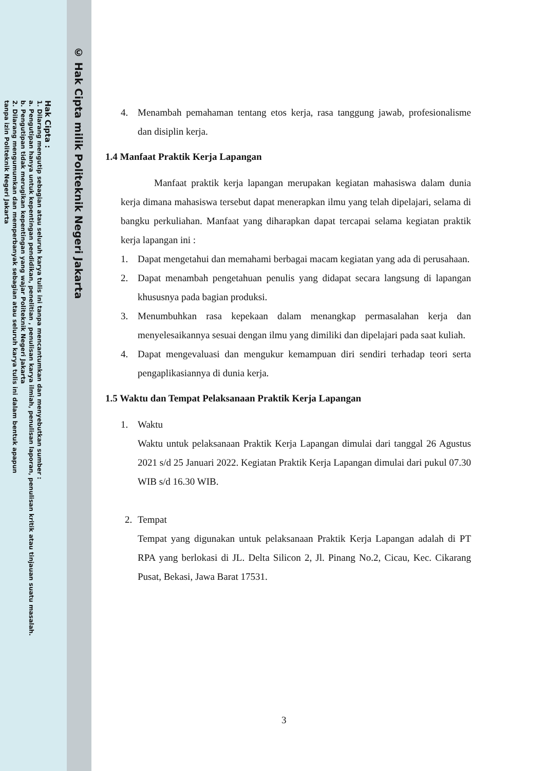© Hak Cipta milik Politeknik Negeri Jakarta
Hak Cipta :
1. Dilarang mengutip sebagian atau seluruh karya tulis ini tanpa mencantumkan dan menyebutkan sumber :
a. Pengutipan hanya untuk kepentingan pendidikan, penelitian , penulisan karya ilmiah, penulisan laporan, penulisan kritik atau tinjauan suatu masalah.
b. Pengutipan tidak merugikan kepentingan yang wajar Politeknik Negeri Jakarta
2. Dilarang mengumumkan dan memperbanyak sebagian atau seluruh karya tulis ini dalam bentuk apapun
tanpa izin Politeknik Negeri Jakarta
4. Menambah pemahaman tentang etos kerja, rasa tanggung jawab, profesionalisme dan disiplin kerja.
1.4 Manfaat Praktik Kerja Lapangan
Manfaat praktik kerja lapangan merupakan kegiatan mahasiswa dalam dunia kerja dimana mahasiswa tersebut dapat menerapkan ilmu yang telah dipelajari, selama di bangku perkuliahan. Manfaat yang diharapkan dapat tercapai selama kegiatan praktik kerja lapangan ini :
1. Dapat mengetahui dan memahami berbagai macam kegiatan yang ada di perusahaan.
2. Dapat menambah pengetahuan penulis yang didapat secara langsung di lapangan khususnya pada bagian produksi.
3. Menumbuhkan rasa kepekaan dalam menangkap permasalahan kerja dan menyelesaikannya sesuai dengan ilmu yang dimiliki dan dipelajari pada saat kuliah.
4. Dapat mengevaluasi dan mengukur kemampuan diri sendiri terhadap teori serta pengaplikasiannya di dunia kerja.
1.5 Waktu dan Tempat Pelaksanaan Praktik Kerja Lapangan
1. Waktu
Waktu untuk pelaksanaan Praktik Kerja Lapangan dimulai dari tanggal 26 Agustus 2021 s/d 25 Januari 2022. Kegiatan Praktik Kerja Lapangan dimulai dari pukul 07.30 WIB s/d 16.30 WIB.
2. Tempat
Tempat yang digunakan untuk pelaksanaan Praktik Kerja Lapangan adalah di PT RPA yang berlokasi di JL. Delta Silicon 2, Jl. Pinang No.2, Cicau, Kec. Cikarang Pusat, Bekasi, Jawa Barat 17531.
3